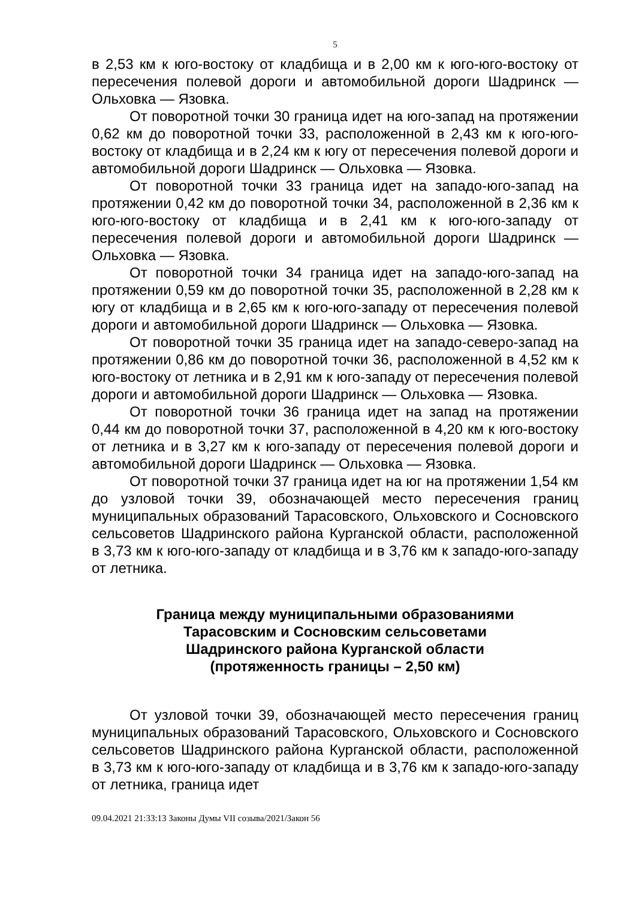5
в 2,53 км к юго-востоку от кладбища и в 2,00 км к юго-юго-востоку от пересечения полевой дороги и автомобильной дороги Шадринск — Ольховка — Язовка.
От поворотной точки 30 граница идет на юго-запад на протяжении 0,62 км до поворотной точки 33, расположенной в 2,43 км к юго-юго-востоку от кладбища и в 2,24 км к югу от пересечения полевой дороги и автомобильной дороги Шадринск — Ольховка — Язовка.
От поворотной точки 33 граница идет на западо-юго-запад на протяжении 0,42 км до поворотной точки 34, расположенной в 2,36 км к юго-юго-востоку от кладбища и в 2,41 км к юго-юго-западу от пересечения полевой дороги и автомобильной дороги Шадринск — Ольховка — Язовка.
От поворотной точки 34 граница идет на западо-юго-запад на протяжении 0,59 км до поворотной точки 35, расположенной в 2,28 км к югу от кладбища и в 2,65 км к юго-юго-западу от пересечения полевой дороги и автомобильной дороги Шадринск — Ольховка — Язовка.
От поворотной точки 35 граница идет на западо-северо-запад на протяжении 0,86 км до поворотной точки 36, расположенной в 4,52 км к юго-востоку от летника и в 2,91 км к юго-западу от пересечения полевой дороги и автомобильной дороги Шадринск — Ольховка — Язовка.
От поворотной точки 36 граница идет на запад на протяжении 0,44 км до поворотной точки 37, расположенной в 4,20 км к юго-востоку от летника и в 3,27 км к юго-западу от пересечения полевой дороги и автомобильной дороги Шадринск — Ольховка — Язовка.
От поворотной точки 37 граница идет на юг на протяжении 1,54 км до узловой точки 39, обозначающей место пересечения границ муниципальных образований Тарасовского, Ольховского и Сосновского сельсоветов Шадринского района Курганской области, расположенной в 3,73 км к юго-юго-западу от кладбища и в 3,76 км к западо-юго-западу от летника.
Граница между муниципальными образованиями
Тарасовским и Сосновским сельсоветами
Шадринского района Курганской области
(протяженность границы – 2,50 км)
От узловой точки 39, обозначающей место пересечения границ муниципальных образований Тарасовского, Ольховского и Сосновского сельсоветов Шадринского района Курганской области, расположенной в 3,73 км к юго-юго-западу от кладбища и в 3,76 км к западо-юго-западу от летника, граница идет
09.04.2021 21:33:13 Законы Думы VII созыва/2021/Закон 56